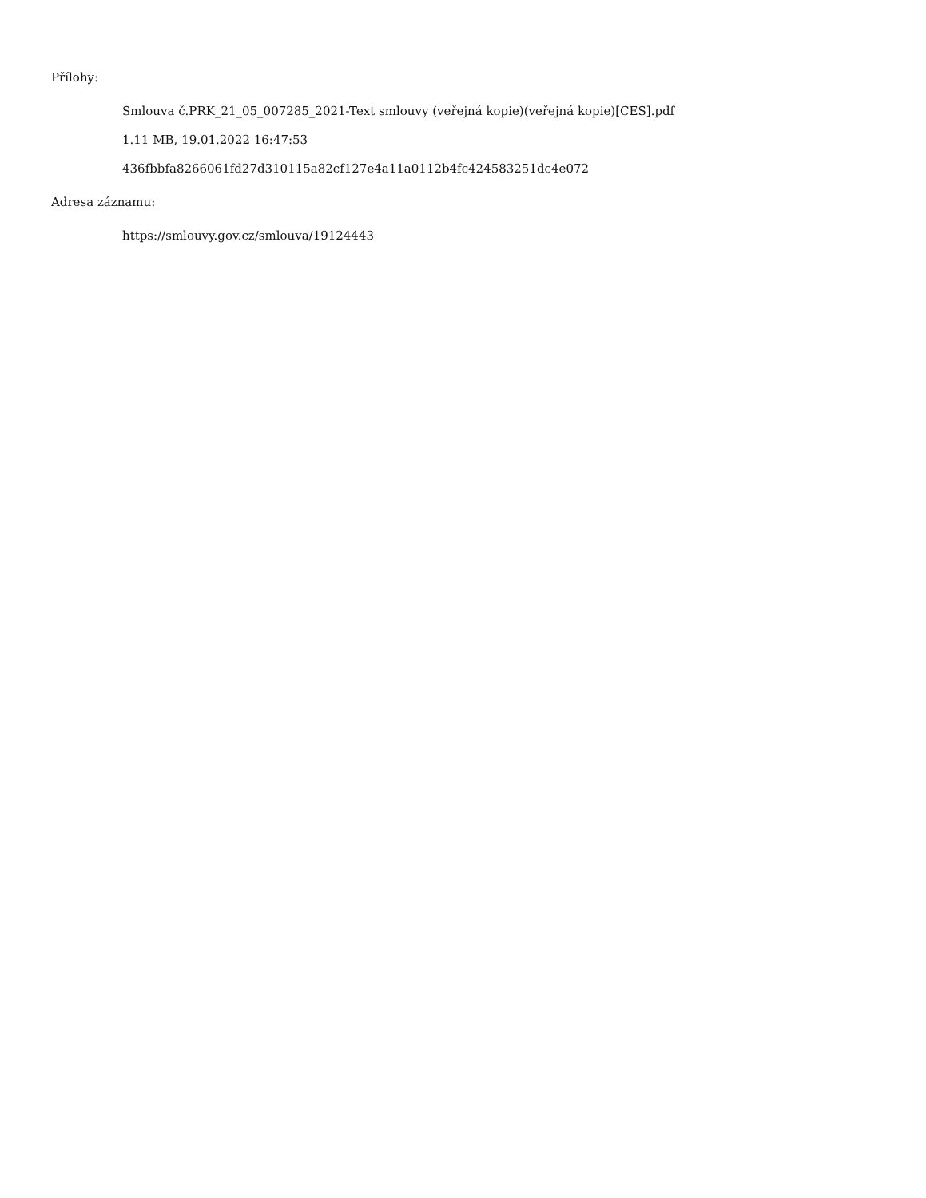Přílohy:
Smlouva č.PRK_21_05_007285_2021-Text smlouvy (veřejná kopie)(veřejná kopie)[CES].pdf
1.11 MB, 19.01.2022 16:47:53
436fbbfa8266061fd27d310115a82cf127e4a11a0112b4fc424583251dc4e072
Adresa záznamu:
https://smlouvy.gov.cz/smlouva/19124443